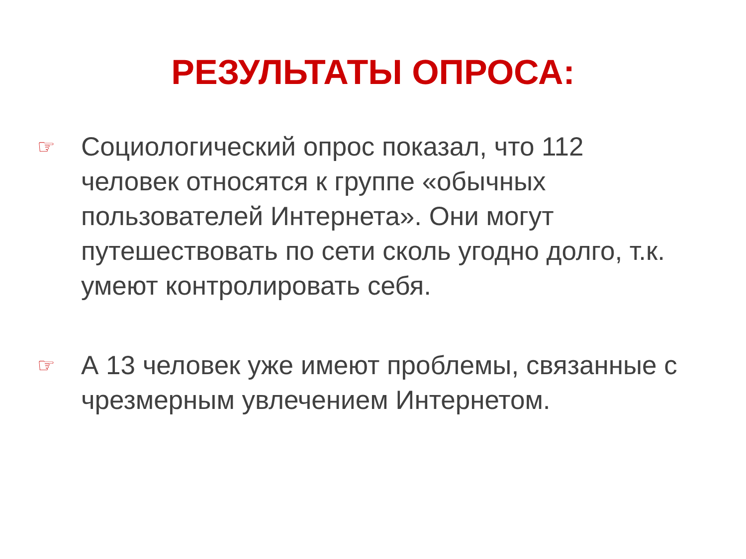РЕЗУЛЬТАТЫ ОПРОСА:
☞ Социологический опрос показал, что 112 человек относятся к группе «обычных пользователей Интернета». Они могут путешествовать по сети сколь угодно долго, т.к. умеют контролировать себя.
☞ А 13 человек уже имеют проблемы, связанные с чрезмерным увлечением Интернетом.